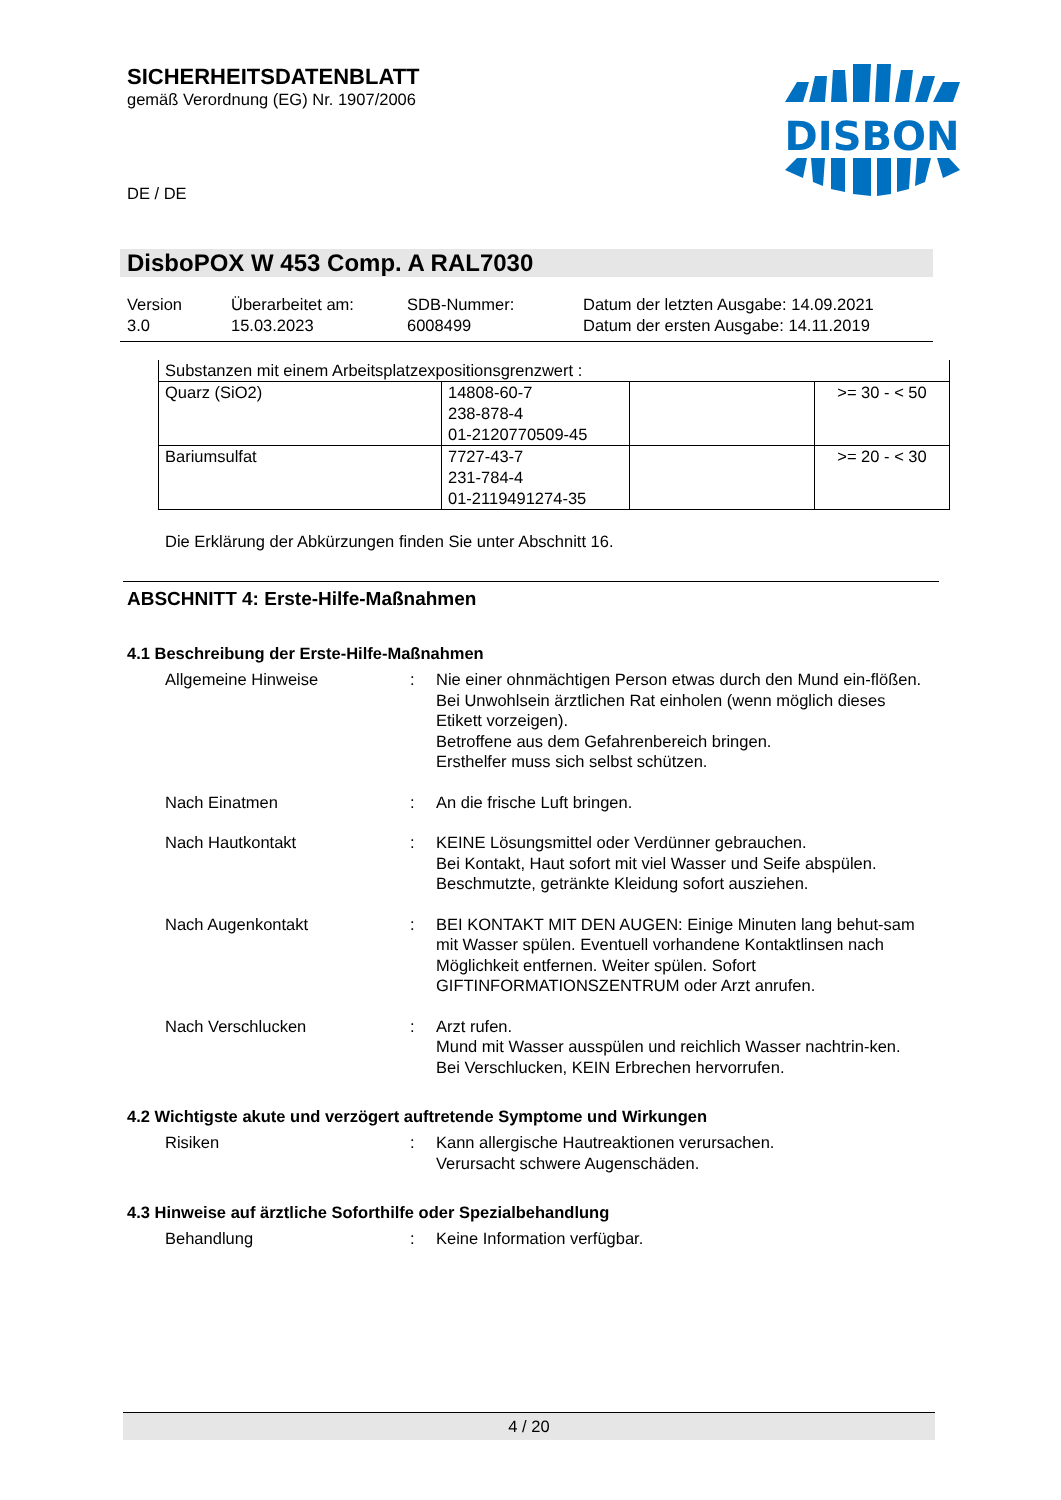SICHERHEITSDATENBLATT
gemäß Verordnung (EG) Nr. 1907/2006
DISBON
DE / DE
DisboPOX W 453 Comp. A RAL7030
| Version 3.0 | Überarbeitet am: 15.03.2023 | SDB-Nummer: 6008499 | Datum der letzten Ausgabe: 14.09.2021 Datum der ersten Ausgabe: 14.11.2019 |
| Substanzen mit einem Arbeitsplatzexpositionsgrenzwert : | | | |
| Quarz (SiO2) | 14808-60-7 238-878-4 01-2120770509-45 | | >= 30 - < 50 |
| Bariumsulfat | 7727-43-7 231-784-4 01-2119491274-35 | | >= 20 - < 30 |
Die Erklärung der Abkürzungen finden Sie unter Abschnitt 16.
ABSCHNITT 4: Erste-Hilfe-Maßnahmen
4.1 Beschreibung der Erste-Hilfe-Maßnahmen
Allgemeine Hinweise : Nie einer ohnmächtigen Person etwas durch den Mund ein-flößen.
Bei Unwohlsein ärztlichen Rat einholen (wenn möglich dieses Etikett vorzeigen).
Betroffene aus dem Gefahrenbereich bringen.
Ersthelfer muss sich selbst schützen.
Nach Einatmen : An die frische Luft bringen.
Nach Hautkontakt : KEINE Lösungsmittel oder Verdünner gebrauchen.
Bei Kontakt, Haut sofort mit viel Wasser und Seife abspülen.
Beschmutzte, getränkte Kleidung sofort ausziehen.
Nach Augenkontakt : BEI KONTAKT MIT DEN AUGEN: Einige Minuten lang behut-sam mit Wasser spülen. Eventuell vorhandene Kontaktlinsen nach Möglichkeit entfernen. Weiter spülen. Sofort GIFTINFORMATIONSZENTRUM oder Arzt anrufen.
Nach Verschlucken : Arzt rufen.
Mund mit Wasser ausspülen und reichlich Wasser nachtrin-ken.
Bei Verschlucken, KEIN Erbrechen hervorrufen.
4.2 Wichtigste akute und verzögert auftretende Symptome und Wirkungen
Risiken : Kann allergische Hautreaktionen verursachen.
Verursacht schwere Augenschäden.
4.3 Hinweise auf ärztliche Soforthilfe oder Spezialbehandlung
Behandlung : Keine Information verfügbar.
4 / 20